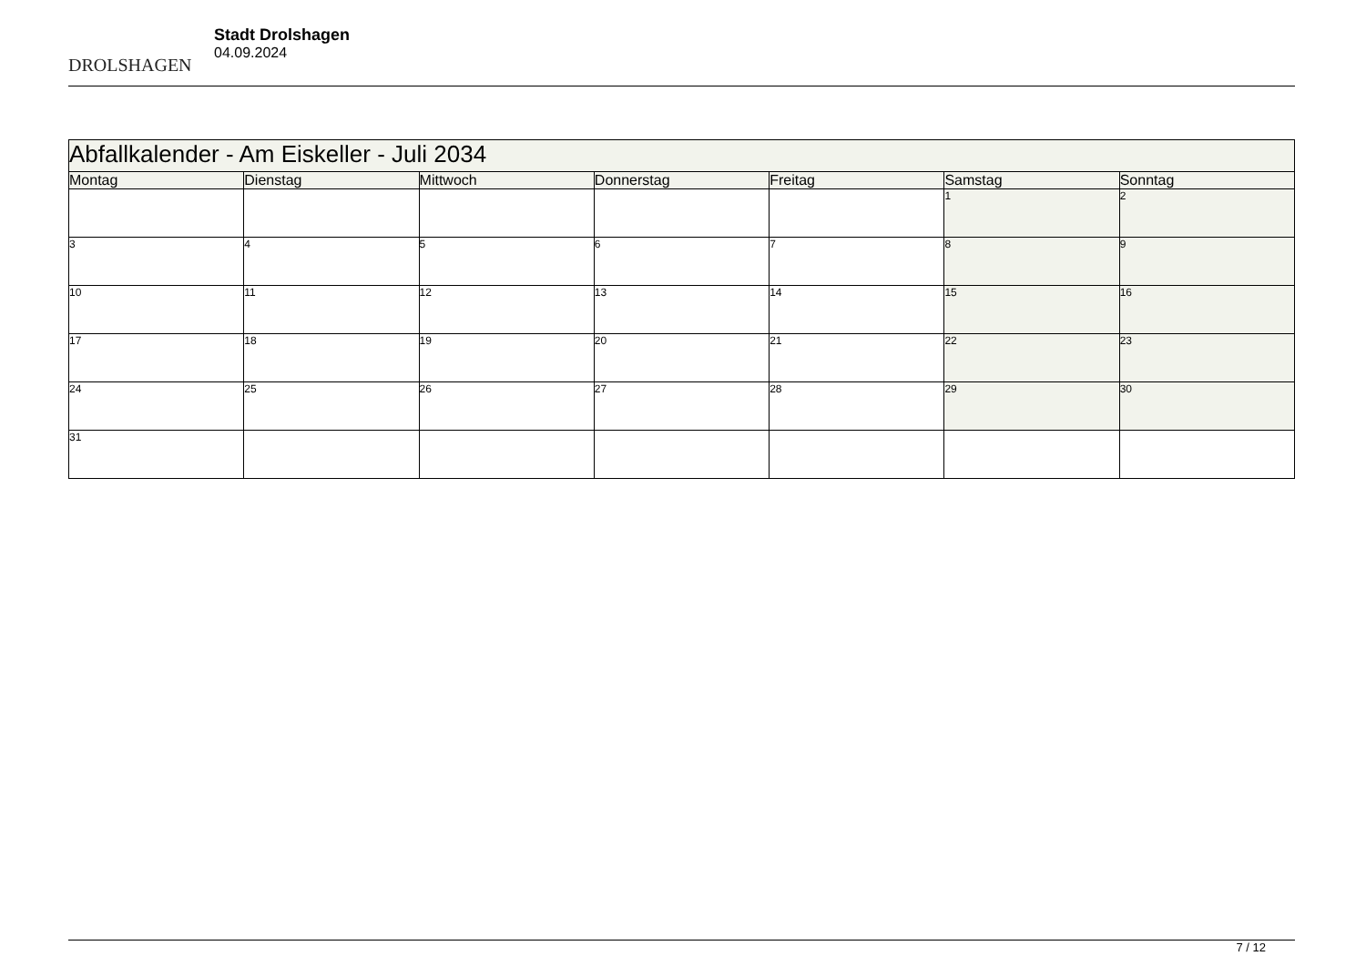DROLSHAGEN
Stadt Drolshagen
04.09.2024
| Abfallkalender - Am Eiskeller - Juli 2034 | | | | | | |
| --- | --- | --- | --- | --- | --- | --- |
| Montag | Dienstag | Mittwoch | Donnerstag | Freitag | Samstag | Sonntag |
| | | | | | 1 | 2 |
| 3 | 4 | 5 | 6 | 7 | 8 | 9 |
| 10 | 11 | 12 | 13 | 14 | 15 | 16 |
| 17 | 18 | 19 | 20 | 21 | 22 | 23 |
| 24 | 25 | 26 | 27 | 28 | 29 | 30 |
| 31 | | | | | | |
7 / 12